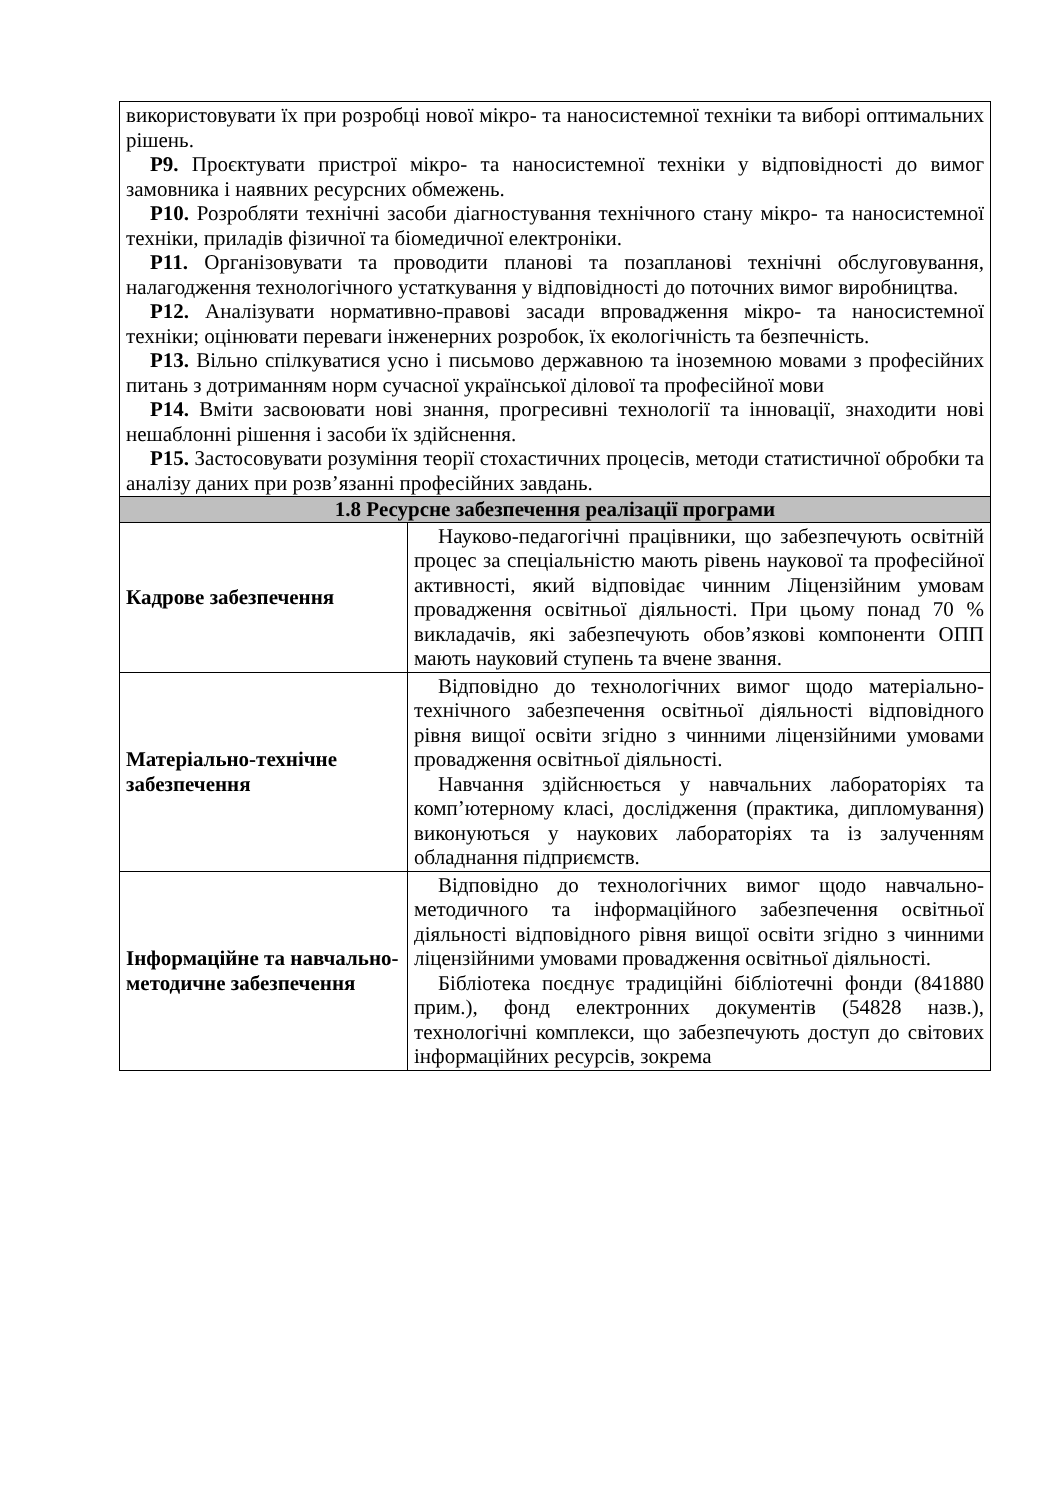| використовувати їх при розробці нової мікро- та наносистемної техніки та виборі оптимальних рішень. Р9. Проєктувати пристрої мікро- та наносистемної техніки у відповідності до вимог замовника і наявних ресурсних обмежень. Р10. Розробляти технічні засоби діагностування технічного стану мікро- та наносистемної техніки, приладів фізичної та біомедичної електроніки. Р11. Організовувати та проводити планові та позапланові технічні обслуговування, налагодження технологічного устаткування у відповідності до поточних вимог виробництва. Р12. Аналізувати нормативно-правові засади впровадження мікро- та наносистемної техніки; оцінювати переваги інженерних розробок, їх екологічність та безпечність. Р13. Вільно спілкуватися усно і письмово державною та іноземною мовами з професійних питань з дотриманням норм сучасної української ділової та професійної мови Р14. Вміти засвоювати нові знання, прогресивні технології та інновації, знаходити нові нешаблонні рішення і засоби їх здійснення. Р15. Застосовувати розуміння теорії стохастичних процесів, методи статистичної обробки та аналізу даних при розв’язанні професійних завдань. | |
| 1.8 Ресурсне забезпечення реалізації програми | |
| Кадрове забезпечення | Науково-педагогічні працівники, що забезпечують освітній процес за спеціальністю мають рівень наукової та професійної активності, який відповідає чинним Ліцензійним умовам провадження освітньої діяльності. При цьому понад 70 % викладачів, які забезпечують обов’язкові компоненти ОПП мають науковий ступень та вчене звання. |
| Матеріально-технічне забезпечення | Відповідно до технологічних вимог щодо матеріально-технічного забезпечення освітньої діяльності відповідного рівня вищої освіти згідно з чинними ліцензійними умовами провадження освітньої діяльності. Навчання здійснюється у навчальних лабораторіях та комп’ютерному класі, дослідження (практика, дипломування) виконуються у наукових лабораторіях та із залученням обладнання підприємств. |
| Інформаційне та навчально-методичне забезпечення | Відповідно до технологічних вимог щодо навчально-методичного та інформаційного забезпечення освітньої діяльності відповідного рівня вищої освіти згідно з чинними ліцензійними умовами провадження освітньої діяльності. Бібліотека поєднує традиційні бібліотечні фонди (841880 прим.), фонд електронних документів (54828 назв.), технологічні комплекси, що забезпечують доступ до світових інформаційних ресурсів, зокрема |